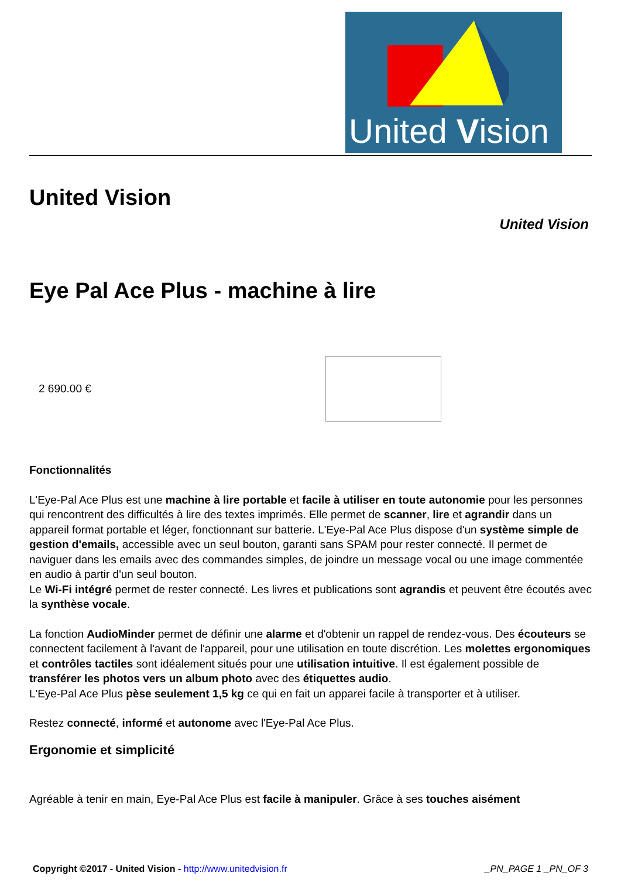United Vision
United Vision
United Vision
Eye Pal Ace Plus - machine à lire
2 690.00 €
Fonctionnalités
L'Eye-Pal Ace Plus est une machine à lire portable et facile à utiliser en toute autonomie pour les personnes qui rencontrent des difficultés à lire des textes imprimés. Elle permet de scanner, lire et agrandir dans un appareil format portable et léger, fonctionnant sur batterie. L'Eye-Pal Ace Plus dispose d'un système simple de gestion d'emails, accessible avec un seul bouton, garanti sans SPAM pour rester connecté. Il permet de naviguer dans les emails avec des commandes simples, de joindre un message vocal ou une image commentée en audio à partir d'un seul bouton.
Le Wi-Fi intégré permet de rester connecté. Les livres et publications sont agrandis et peuvent être écoutés avec la synthèse vocale.
La fonction AudioMinder permet de définir une alarme et d'obtenir un rappel de rendez-vous. Des écouteurs se connectent facilement à l'avant de l'appareil, pour une utilisation en toute discrétion. Les molettes ergonomiques et contrôles tactiles sont idéalement situés pour une utilisation intuitive. Il est également possible de transférer les photos vers un album photo avec des étiquettes audio.
L'Eye-Pal Ace Plus pèse seulement 1,5 kg ce qui en fait un apparei facile à transporter et à utiliser.
Restez connecté, informé et autonome avec l'Eye-Pal Ace Plus.
Ergonomie et simplicité
Agréable à tenir en main, Eye-Pal Ace Plus est facile à manipuler. Grâce à ses touches aisément
Copyright ©2017 - United Vision - http://www.unitedvision.fr _PN_PAGE 1 _PN_OF 3